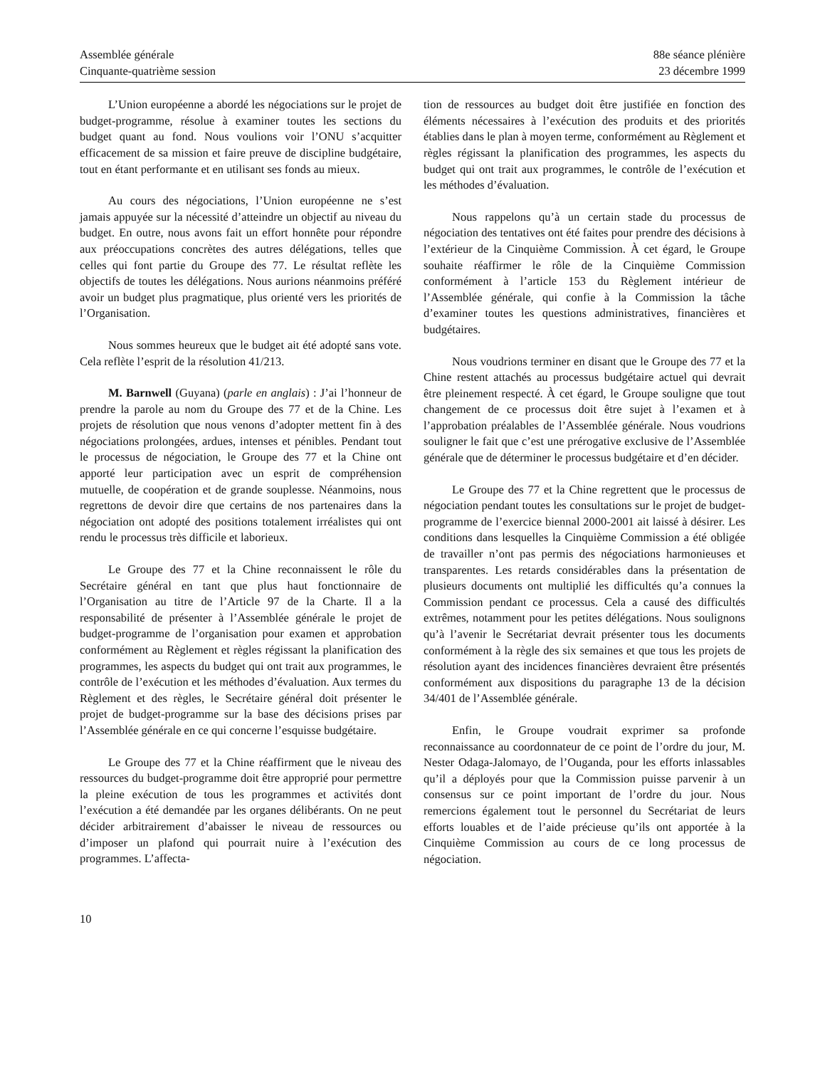Assemblée générale
Cinquante-quatrième session
88e séance plénière
23 décembre 1999
L’Union européenne a abordé les négociations sur le projet de budget-programme, résolue à examiner toutes les sections du budget quant au fond. Nous voulions voir l’ONU s’acquitter efficacement de sa mission et faire preuve de discipline budgétaire, tout en étant performante et en utilisant ses fonds au mieux.
Au cours des négociations, l’Union européenne ne s’est jamais appuyée sur la nécessité d’atteindre un objectif au niveau du budget. En outre, nous avons fait un effort honnête pour répondre aux préoccupations concrètes des autres délégations, telles que celles qui font partie du Groupe des 77. Le résultat reflète les objectifs de toutes les délégations. Nous aurions néanmoins préféré avoir un budget plus pragmatique, plus orienté vers les priorités de l’Organisation.
Nous sommes heureux que le budget ait été adopté sans vote. Cela reflète l’esprit de la résolution 41/213.
M. Barnwell (Guyana) (parle en anglais) : J’ai l’honneur de prendre la parole au nom du Groupe des 77 et de la Chine. Les projets de résolution que nous venons d’adopter mettent fin à des négociations prolongées, ardues, intenses et pénibles. Pendant tout le processus de négociation, le Groupe des 77 et la Chine ont apporté leur participation avec un esprit de compréhension mutuelle, de coopération et de grande souplesse. Néanmoins, nous regrettons de devoir dire que certains de nos partenaires dans la négociation ont adopté des positions totalement irréalistes qui ont rendu le processus très difficile et laborieux.
Le Groupe des 77 et la Chine reconnaissent le rôle du Secrétaire général en tant que plus haut fonctionnaire de l’Organisation au titre de l’Article 97 de la Charte. Il a la responsabilité de présenter à l’Assemblée générale le projet de budget-programme de l’organisation pour examen et approbation conformément au Règlement et règles régissant la planification des programmes, les aspects du budget qui ont trait aux programmes, le contrôle de l’exécution et les méthodes d’évaluation. Aux termes du Règlement et des règles, le Secrétaire général doit présenter le projet de budget-programme sur la base des décisions prises par l’Assemblée générale en ce qui concerne l’esquisse budgétaire.
Le Groupe des 77 et la Chine réaffirment que le niveau des ressources du budget-programme doit être approprié pour permettre la pleine exécution de tous les programmes et activités dont l’exécution a été demandée par les organes délibérants. On ne peut décider arbitrairement d’abaisser le niveau de ressources ou d’imposer un plafond qui pourrait nuire à l’exécution des programmes. L’affecta-
tion de ressources au budget doit être justifiée en fonction des éléments nécessaires à l’exécution des produits et des priorités établies dans le plan à moyen terme, conformément au Règlement et règles régissant la planification des programmes, les aspects du budget qui ont trait aux programmes, le contrôle de l’exécution et les méthodes d’évaluation.
Nous rappelons qu’à un certain stade du processus de négociation des tentatives ont été faites pour prendre des décisions à l’extérieur de la Cinquième Commission. À cet égard, le Groupe souhaite réaffirmer le rôle de la Cinquième Commission conformément à l’article 153 du Règlement intérieur de l’Assemblée générale, qui confie à la Commission la tâche d’examiner toutes les questions administratives, financières et budgétaires.
Nous voudrions terminer en disant que le Groupe des 77 et la Chine restent attachés au processus budgétaire actuel qui devrait être pleinement respecté. À cet égard, le Groupe souligne que tout changement de ce processus doit être sujet à l’examen et à l’approbation préalables de l’Assemblée générale. Nous voudrions souligner le fait que c’est une prérogative exclusive de l’Assemblée générale que de déterminer le processus budgétaire et d’en décider.
Le Groupe des 77 et la Chine regrettent que le processus de négociation pendant toutes les consultations sur le projet de budget-programme de l’exercice biennal 2000-2001 ait laissé à désirer. Les conditions dans lesquelles la Cinquième Commission a été obligée de travailler n’ont pas permis des négociations harmonieuses et transparentes. Les retards considérables dans la présentation de plusieurs documents ont multiplié les difficultés qu’a connues la Commission pendant ce processus. Cela a causé des difficultés extrêmes, notamment pour les petites délégations. Nous soulignons qu’à l’avenir le Secrétariat devrait présenter tous les documents conformément à la règle des six semaines et que tous les projets de résolution ayant des incidences financières devraient être présentés conformément aux dispositions du paragraphe 13 de la décision 34/401 de l’Assemblée générale.
Enfin, le Groupe voudrait exprimer sa profonde reconnaissance au coordonnateur de ce point de l’ordre du jour, M. Nester Odaga-Jalomayo, de l’Ouganda, pour les efforts inlassables qu’il a déployés pour que la Commission puisse parvenir à un consensus sur ce point important de l’ordre du jour. Nous remercions également tout le personnel du Secrétariat de leurs efforts louables et de l’aide précieuse qu’ils ont apportée à la Cinquième Commission au cours de ce long processus de négociation.
10